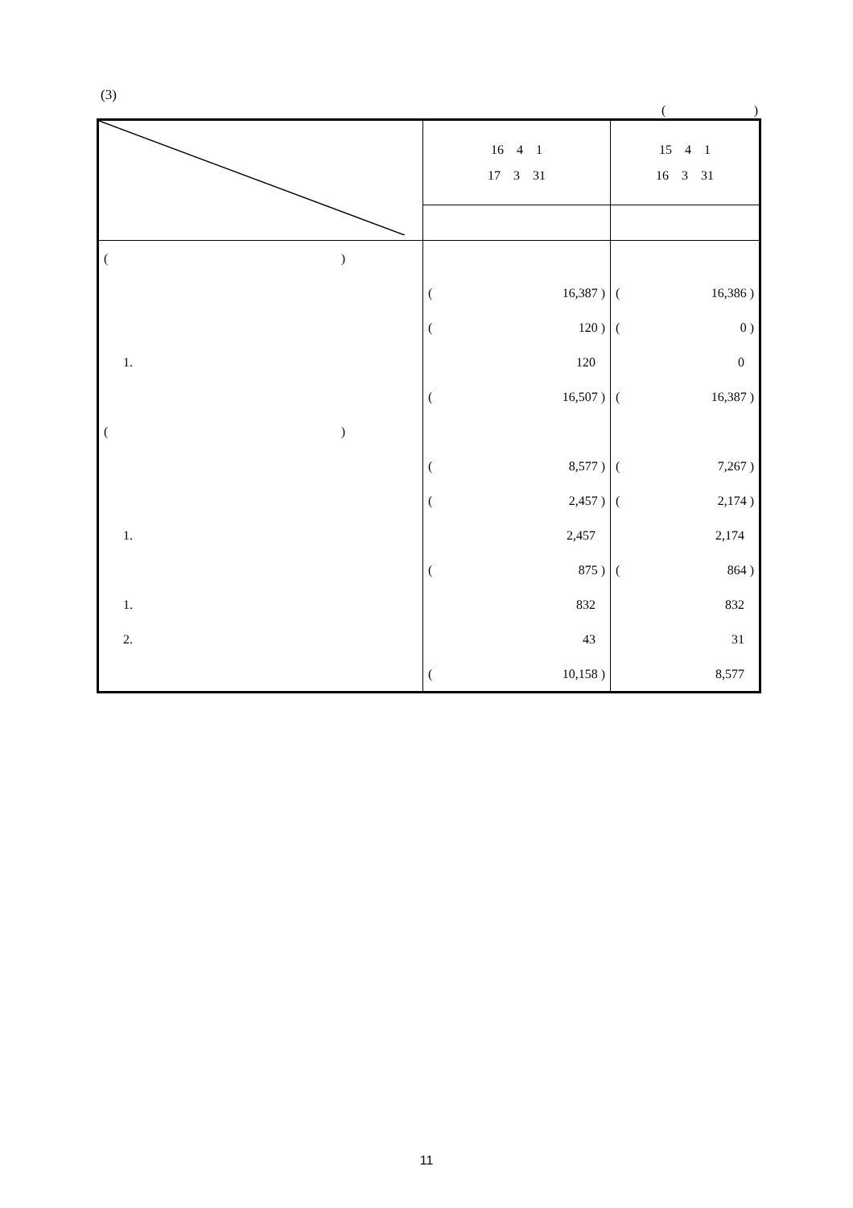(3)
()
| | 16 4 1 17 3 31 | 15 4 1 16 3 31 |
| ( ) | | |
| | ( 16,387 ) | ( 16,386 ) |
| | ( 120 ) | ( 0 ) |
| 1. | 120 | 0 |
| | ( 16,507 ) | ( 16,387 ) |
| ( ) | | |
| | ( 8,577 ) | ( 7,267 ) |
| | ( 2,457 ) | ( 2,174 ) |
| 1. | 2,457 | 2,174 |
| | ( 875 ) | ( 864 ) |
| 1. | 832 | 832 |
| 2. | 43 | 31 |
| | ( 10,158 ) | 8,577 |
11